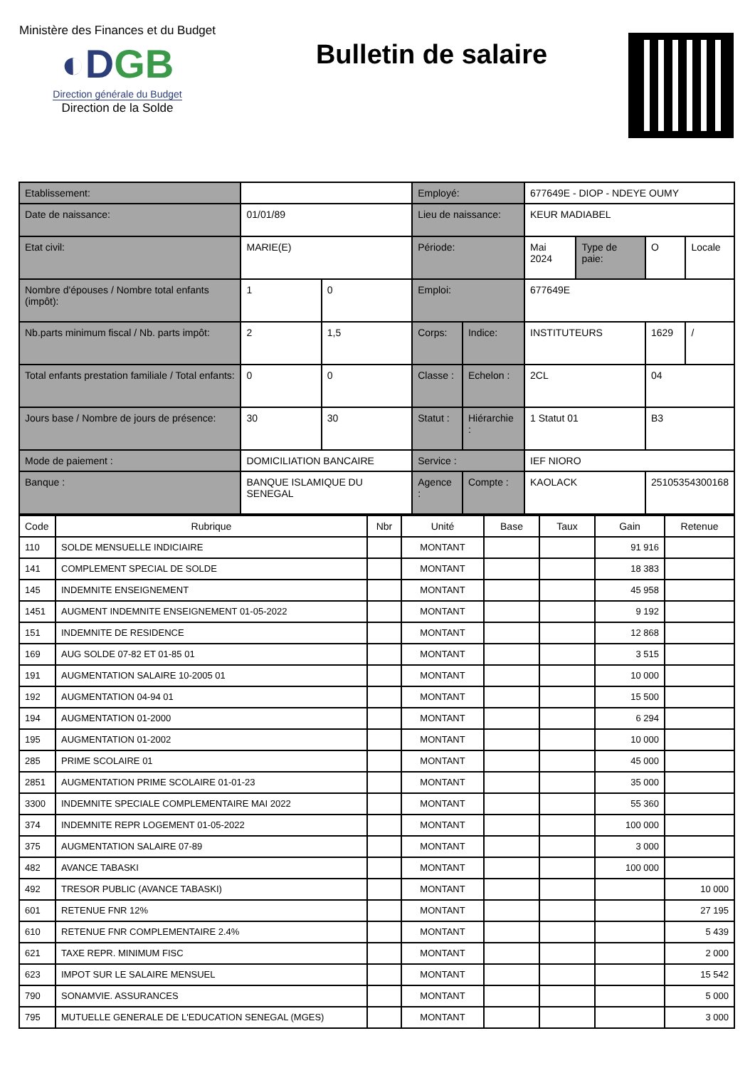Ministère des Finances et du Budget
◐DGB
Direction générale du Budget
Direction de la Solde
Bulletin de salaire
| Etablissement: | | | | Employé: | | 677649E - DIOP - NDEYE OUMY | | | |
| Date de naissance: | | 01/01/89 | | Lieu de naissance: | | KEUR MADIABEL | | | |
| Etat civil: | | MARIE(E) | | Période: | | Mai 2024 | Type de paie: | O | Locale |
| Nombre d'épouses / Nombre total enfants (impôt): | | 1 | 0 | Emploi: | | 677649E | | | |
| Nb.parts minimum fiscal / Nb. parts impôt: | | 2 | 1,5 | Corps: | Indice: | INSTITUTEURS | | 1629 | / |
| Total enfants prestation familiale / Total enfants: | | 0 | 0 | Classe : | Echelon : | 2CL | | 04 | |
| Jours base / Nombre de jours de présence: | | 30 | 30 | Statut : | Hiérarchie : | 1 Statut 01 | | B3 | |
| Mode de paiement : | DOMICILIATION BANCAIRE | | | Service : | | IEF NIORO | | | |
| Banque : | BANQUE ISLAMIQUE DU SENEGAL | | | Agence : | Compte : | KAOLACK | | 25105354300168 | |
| Code | Rubrique | Nbr | Unité | Base | Taux | Gain | Retenue |
| --- | --- | --- | --- | --- | --- | --- | --- |
| 110 | SOLDE MENSUELLE INDICIAIRE | | MONTANT | | | 91 916 | |
| 141 | COMPLEMENT SPECIAL DE SOLDE | | MONTANT | | | 18 383 | |
| 145 | INDEMNITE ENSEIGNEMENT | | MONTANT | | | 45 958 | |
| 1451 | AUGMENT INDEMNITE ENSEIGNEMENT 01-05-2022 | | MONTANT | | | 9 192 | |
| 151 | INDEMNITE DE RESIDENCE | | MONTANT | | | 12 868 | |
| 169 | AUG SOLDE 07-82 ET 01-85 01 | | MONTANT | | | 3 515 | |
| 191 | AUGMENTATION SALAIRE 10-2005 01 | | MONTANT | | | 10 000 | |
| 192 | AUGMENTATION 04-94 01 | | MONTANT | | | 15 500 | |
| 194 | AUGMENTATION 01-2000 | | MONTANT | | | 6 294 | |
| 195 | AUGMENTATION 01-2002 | | MONTANT | | | 10 000 | |
| 285 | PRIME SCOLAIRE 01 | | MONTANT | | | 45 000 | |
| 2851 | AUGMENTATION PRIME SCOLAIRE 01-01-23 | | MONTANT | | | 35 000 | |
| 3300 | INDEMNITE SPECIALE COMPLEMENTAIRE MAI 2022 | | MONTANT | | | 55 360 | |
| 374 | INDEMNITE REPR LOGEMENT 01-05-2022 | | MONTANT | | | 100 000 | |
| 375 | AUGMENTATION SALAIRE 07-89 | | MONTANT | | | 3 000 | |
| 482 | AVANCE TABASKI | | MONTANT | | | 100 000 | |
| 492 | TRESOR PUBLIC (AVANCE TABASKI) | | MONTANT | | | | 10 000 |
| 601 | RETENUE FNR 12% | | MONTANT | | | | 27 195 |
| 610 | RETENUE FNR COMPLEMENTAIRE 2.4% | | MONTANT | | | | 5 439 |
| 621 | TAXE REPR. MINIMUM FISC | | MONTANT | | | | 2 000 |
| 623 | IMPOT SUR LE SALAIRE MENSUEL | | MONTANT | | | | 15 542 |
| 790 | SONAMVIE. ASSURANCES | | MONTANT | | | | 5 000 |
| 795 | MUTUELLE GENERALE DE L'EDUCATION SENEGAL (MGES) | | MONTANT | | | | 3 000 |